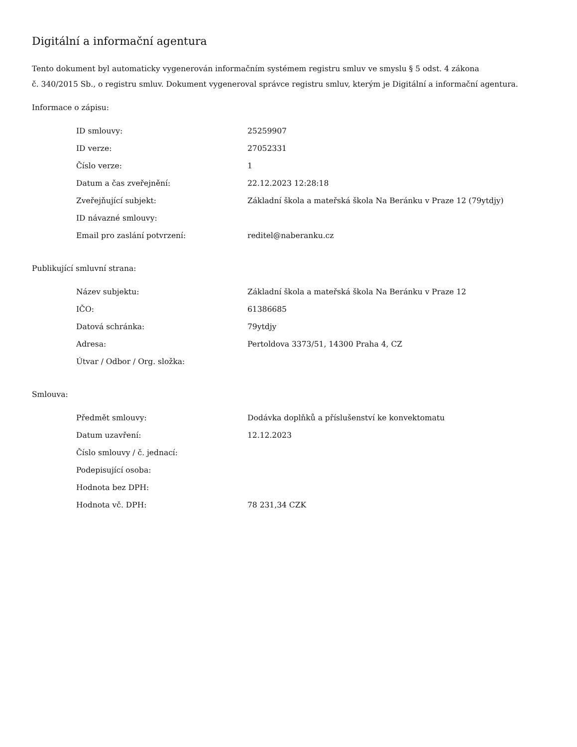Digitální a informační agentura
Tento dokument byl automaticky vygenerován informačním systémem registru smluv ve smyslu § 5 odst. 4 zákona
č. 340/2015 Sb., o registru smluv. Dokument vygeneroval správce registru smluv, kterým je Digitální a informační agentura.
Informace o zápisu:
| ID smlouvy: | 25259907 |
| ID verze: | 27052331 |
| Číslo verze: | 1 |
| Datum a čas zveřejnění: | 22.12.2023 12:28:18 |
| Zveřejňující subjekt: | Základní škola a mateřská škola Na Beránku v Praze 12 (79ytdjy) |
| ID návazné smlouvy: | |
| Email pro zaslání potvrzení: | reditel@naberanku.cz |
Publikující smluvní strana:
| Název subjektu: | Základní škola a mateřská škola Na Beránku v Praze 12 |
| IČO: | 61386685 |
| Datová schránka: | 79ytdjy |
| Adresa: | Pertoldova 3373/51, 14300 Praha 4, CZ |
| Útvar / Odbor / Org. složka: | |
Smlouva:
| Předmět smlouvy: | Dodávka doplňků a příslušenství ke konvektomatu |
| Datum uzavření: | 12.12.2023 |
| Číslo smlouvy / č. jednací: | |
| Podepisující osoba: | |
| Hodnota bez DPH: | |
| Hodnota vč. DPH: | 78 231,34 CZK |